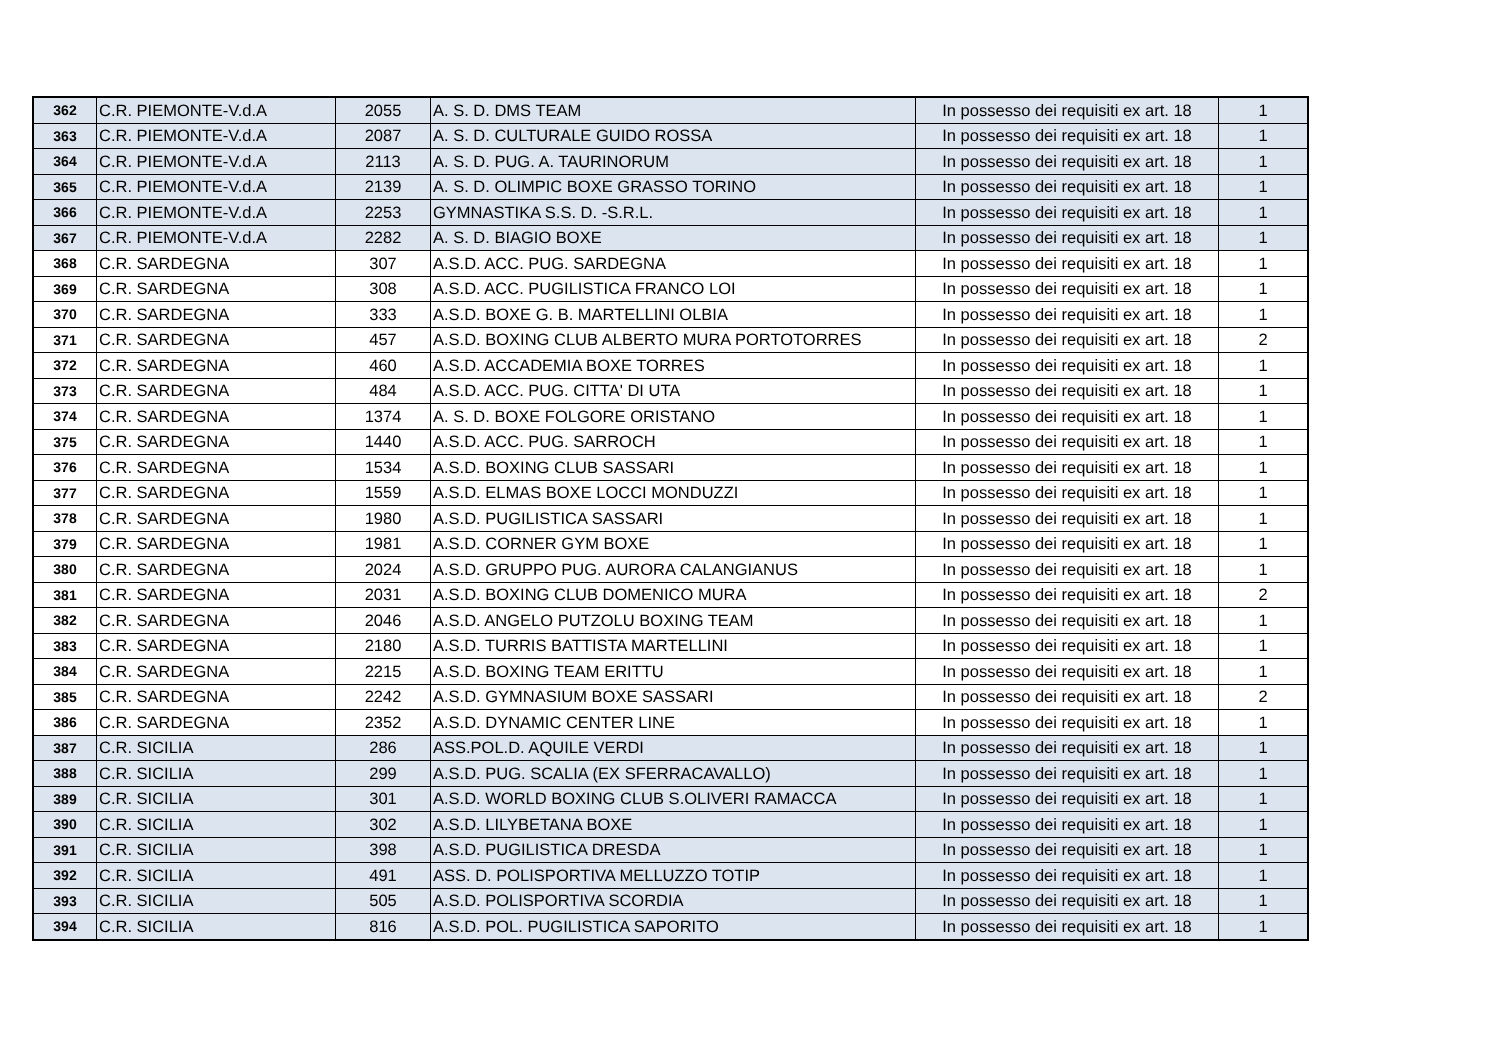| 362 | C.R. PIEMONTE-V.d.A | 2055 | A. S. D. DMS TEAM | In possesso dei requisiti ex art. 18 | 1 |
| 363 | C.R. PIEMONTE-V.d.A | 2087 | A. S. D. CULTURALE GUIDO ROSSA | In possesso dei requisiti ex art. 18 | 1 |
| 364 | C.R. PIEMONTE-V.d.A | 2113 | A. S. D. PUG. A. TAURINORUM | In possesso dei requisiti ex art. 18 | 1 |
| 365 | C.R. PIEMONTE-V.d.A | 2139 | A. S. D. OLIMPIC BOXE GRASSO TORINO | In possesso dei requisiti ex art. 18 | 1 |
| 366 | C.R. PIEMONTE-V.d.A | 2253 | GYMNASTIKA S.S. D. -S.R.L. | In possesso dei requisiti ex art. 18 | 1 |
| 367 | C.R. PIEMONTE-V.d.A | 2282 | A. S. D. BIAGIO BOXE | In possesso dei requisiti ex art. 18 | 1 |
| 368 | C.R. SARDEGNA | 307 | A.S.D. ACC. PUG. SARDEGNA | In possesso dei requisiti ex art. 18 | 1 |
| 369 | C.R. SARDEGNA | 308 | A.S.D. ACC. PUGILISTICA FRANCO LOI | In possesso dei requisiti ex art. 18 | 1 |
| 370 | C.R. SARDEGNA | 333 | A.S.D. BOXE G. B. MARTELLINI OLBIA | In possesso dei requisiti ex art. 18 | 1 |
| 371 | C.R. SARDEGNA | 457 | A.S.D. BOXING CLUB ALBERTO MURA PORTOTORRES | In possesso dei requisiti ex art. 18 | 2 |
| 372 | C.R. SARDEGNA | 460 | A.S.D. ACCADEMIA BOXE TORRES | In possesso dei requisiti ex art. 18 | 1 |
| 373 | C.R. SARDEGNA | 484 | A.S.D. ACC. PUG. CITTA' DI UTA | In possesso dei requisiti ex art. 18 | 1 |
| 374 | C.R. SARDEGNA | 1374 | A. S. D. BOXE FOLGORE ORISTANO | In possesso dei requisiti ex art. 18 | 1 |
| 375 | C.R. SARDEGNA | 1440 | A.S.D. ACC. PUG. SARROCH | In possesso dei requisiti ex art. 18 | 1 |
| 376 | C.R. SARDEGNA | 1534 | A.S.D. BOXING CLUB SASSARI | In possesso dei requisiti ex art. 18 | 1 |
| 377 | C.R. SARDEGNA | 1559 | A.S.D. ELMAS BOXE LOCCI MONDUZZI | In possesso dei requisiti ex art. 18 | 1 |
| 378 | C.R. SARDEGNA | 1980 | A.S.D. PUGILISTICA SASSARI | In possesso dei requisiti ex art. 18 | 1 |
| 379 | C.R. SARDEGNA | 1981 | A.S.D. CORNER GYM BOXE | In possesso dei requisiti ex art. 18 | 1 |
| 380 | C.R. SARDEGNA | 2024 | A.S.D. GRUPPO PUG. AURORA CALANGIANUS | In possesso dei requisiti ex art. 18 | 1 |
| 381 | C.R. SARDEGNA | 2031 | A.S.D. BOXING CLUB DOMENICO MURA | In possesso dei requisiti ex art. 18 | 2 |
| 382 | C.R. SARDEGNA | 2046 | A.S.D. ANGELO PUTZOLU BOXING TEAM | In possesso dei requisiti ex art. 18 | 1 |
| 383 | C.R. SARDEGNA | 2180 | A.S.D. TURRIS BATTISTA MARTELLINI | In possesso dei requisiti ex art. 18 | 1 |
| 384 | C.R. SARDEGNA | 2215 | A.S.D. BOXING TEAM ERITTU | In possesso dei requisiti ex art. 18 | 1 |
| 385 | C.R. SARDEGNA | 2242 | A.S.D. GYMNASIUM BOXE SASSARI | In possesso dei requisiti ex art. 18 | 2 |
| 386 | C.R. SARDEGNA | 2352 | A.S.D. DYNAMIC CENTER LINE | In possesso dei requisiti ex art. 18 | 1 |
| 387 | C.R. SICILIA | 286 | ASS.POL.D. AQUILE VERDI | In possesso dei requisiti ex art. 18 | 1 |
| 388 | C.R. SICILIA | 299 | A.S.D. PUG. SCALIA (EX SFERRACAVALLO) | In possesso dei requisiti ex art. 18 | 1 |
| 389 | C.R. SICILIA | 301 | A.S.D. WORLD BOXING CLUB S.OLIVERI RAMACCA | In possesso dei requisiti ex art. 18 | 1 |
| 390 | C.R. SICILIA | 302 | A.S.D. LILYBETANA BOXE | In possesso dei requisiti ex art. 18 | 1 |
| 391 | C.R. SICILIA | 398 | A.S.D. PUGILISTICA DRESDA | In possesso dei requisiti ex art. 18 | 1 |
| 392 | C.R. SICILIA | 491 | ASS. D. POLISPORTIVA MELLUZZO TOTIP | In possesso dei requisiti ex art. 18 | 1 |
| 393 | C.R. SICILIA | 505 | A.S.D. POLISPORTIVA SCORDIA | In possesso dei requisiti ex art. 18 | 1 |
| 394 | C.R. SICILIA | 816 | A.S.D. POL. PUGILISTICA SAPORITO | In possesso dei requisiti ex art. 18 | 1 |